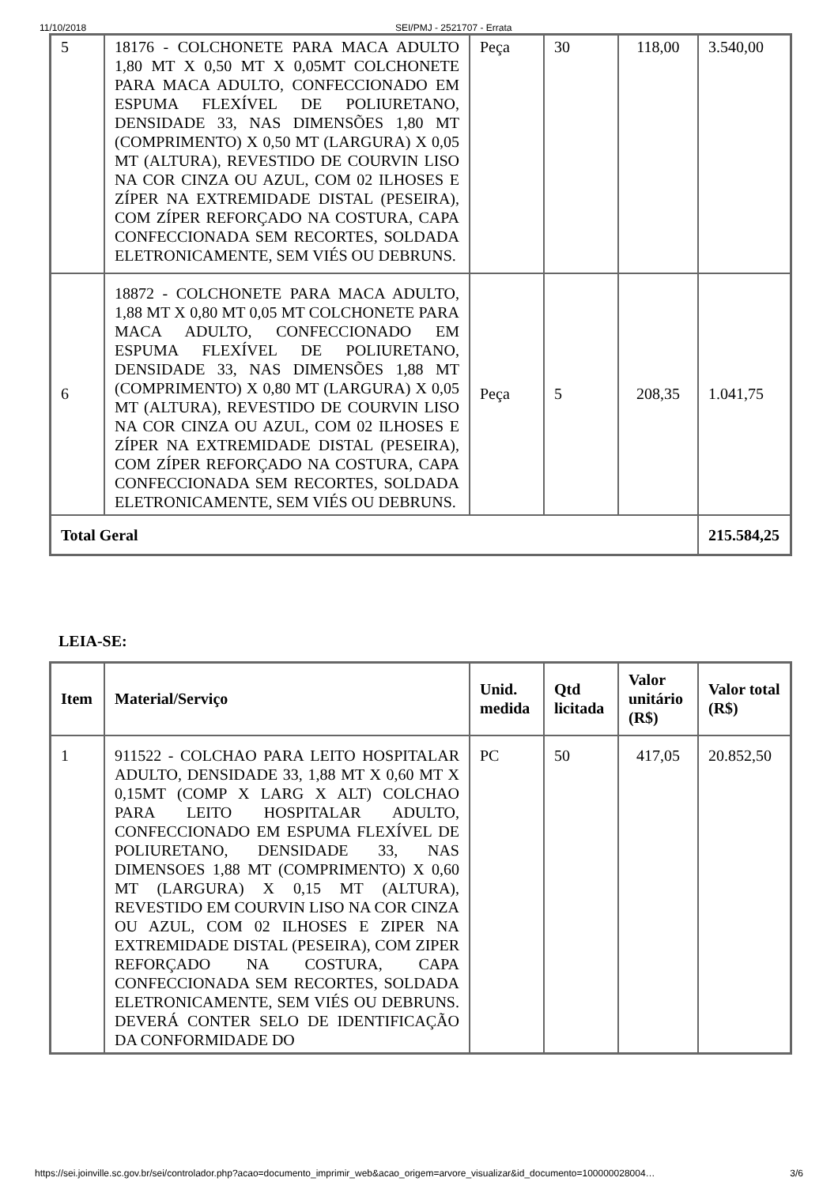11/10/2018 SEI/PMJ - 2521707 - Errata
| 5 | 18176 - COLCHONETE PARA MACA ADULTO 1,80 MT X 0,50 MT X 0,05MT COLCHONETE PARA MACA ADULTO, CONFECCIONADO EM ESPUMA FLEXÍVEL DE POLIURETANO, DENSIDADE 33, NAS DIMENSÕES 1,80 MT (COMPRIMENTO) X 0,50 MT (LARGURA) X 0,05 MT (ALTURA), REVESTIDO DE COURVIN LISO NA COR CINZA OU AZUL, COM 02 ILHOSES E ZÍPER NA EXTREMIDADE DISTAL (PESEIRA), COM ZÍPER REFORÇADO NA COSTURA, CAPA CONFECCIONADA SEM RECORTES, SOLDADA ELETRONICAMENTE, SEM VIÉS OU DEBRUNS. | Peça | 30 | 118,00 | 3.540,00 |
| 6 | 18872 - COLCHONETE PARA MACA ADULTO, 1,88 MT X 0,80 MT 0,05 MT COLCHONETE PARA MACA ADULTO, CONFECCIONADO EM ESPUMA FLEXÍVEL DE POLIURETANO, DENSIDADE 33, NAS DIMENSÕES 1,88 MT (COMPRIMENTO) X 0,80 MT (LARGURA) X 0,05 MT (ALTURA), REVESTIDO DE COURVIN LISO NA COR CINZA OU AZUL, COM 02 ILHOSES E ZÍPER NA EXTREMIDADE DISTAL (PESEIRA), COM ZÍPER REFORÇADO NA COSTURA, CAPA CONFECCIONADA SEM RECORTES, SOLDADA ELETRONICAMENTE, SEM VIÉS OU DEBRUNS. | Peça | 5 | 208,35 | 1.041,75 |
| Total Geral | | | | | 215.584,25 |
LEIA-SE:
| Item | Material/Serviço | Unid. medida | Qtd licitada | Valor unitário (R$) | Valor total (R$) |
| --- | --- | --- | --- | --- | --- |
| 1 | 911522 - COLCHAO PARA LEITO HOSPITALAR ADULTO, DENSIDADE 33, 1,88 MT X 0,60 MT X 0,15MT (COMP X LARG X ALT) COLCHAO PARA LEITO HOSPITALAR ADULTO, CONFECCIONADO EM ESPUMA FLEXÍVEL DE POLIURETANO, DENSIDADE 33, NAS DIMENSOES 1,88 MT (COMPRIMENTO) X 0,60 MT (LARGURA) X 0,15 MT (ALTURA), REVESTIDO EM COURVIN LISO NA COR CINZA OU AZUL, COM 02 ILHOSES E ZIPER NA EXTREMIDADE DISTAL (PESEIRA), COM ZIPER REFORÇADO NA COSTURA, CAPA CONFECCIONADA SEM RECORTES, SOLDADA ELETRONICAMENTE, SEM VIÉS OU DEBRUNS. DEVERÁ CONTER SELO DE IDENTIFICAÇÃO DA CONFORMIDADE DO | PC | 50 | 417,05 | 20.852,50 |
https://sei.joinville.sc.gov.br/sei/controlador.php?acao=documento_imprimir_web&acao_origem=arvore_visualizar&id_documento=100000028004… 3/6